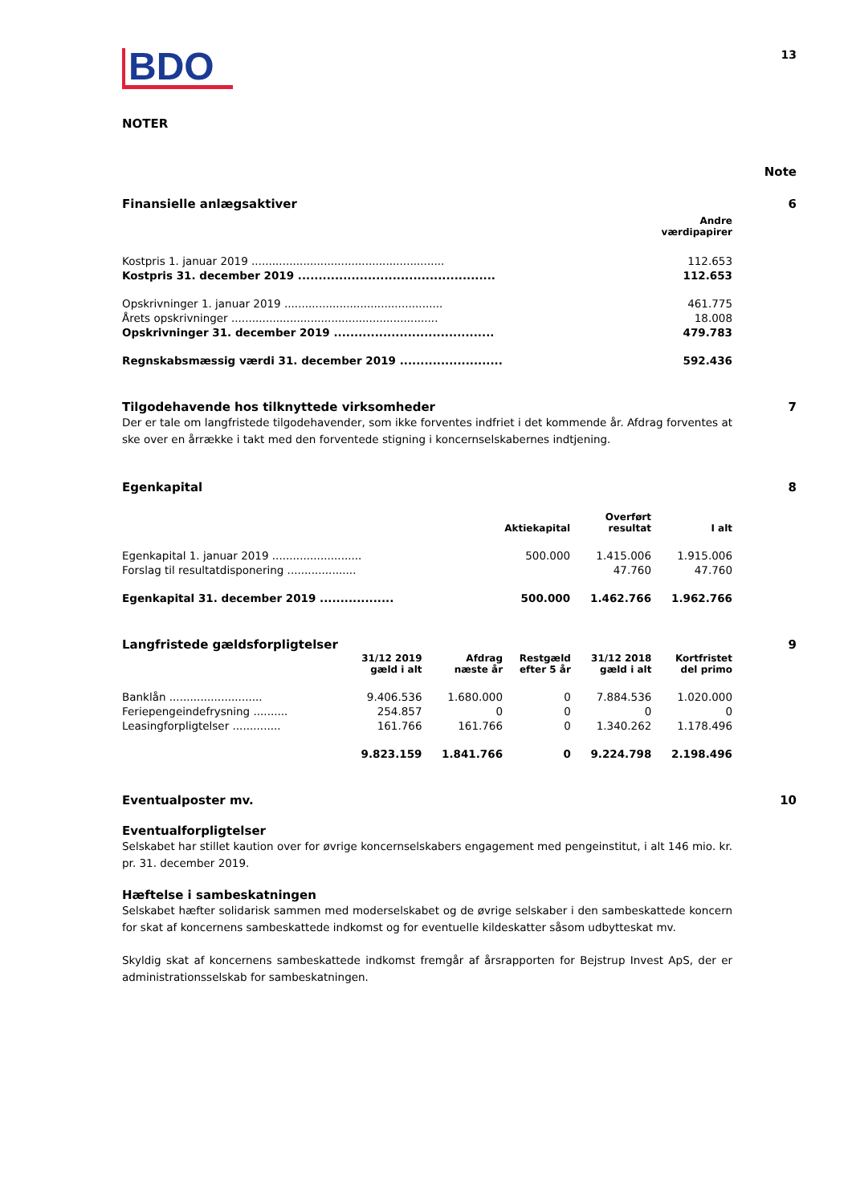BDO
13
NOTER
Note
Finansielle anlægsaktiver 6
| | Andre værdipapirer |
| --- | --- |
| Kostpris 1. januar 2019 ........................................................ | 112.653 |
| Kostpris 31. december 2019 ................................................ | 112.653 |
| Opskrivninger 1. januar 2019 .............................................. | 461.775 |
| Årets opskrivninger ............................................................ | 18.008 |
| Opskrivninger 31. december 2019 ....................................... | 479.783 |
| Regnskabsmæssig værdi 31. december 2019 ......................... | 592.436 |
Tilgodehavende hos tilknyttede virksomheder 7
Der er tale om langfristede tilgodehavender, som ikke forventes indfriet i det kommende år. Afdrag forventes at ske over en årrække i takt med den forventede stigning i koncernselskabernes indtjening.
Egenkapital 8
| | Aktiekapital | Overført resultat | I alt |
| --- | --- | --- | --- |
| Egenkapital 1. januar 2019 .......................... | 500.000 | 1.415.006 | 1.915.006 |
| Forslag til resultatdisponering .................... | | 47.760 | 47.760 |
| Egenkapital 31. december 2019 .................. | 500.000 | 1.462.766 | 1.962.766 |
Langfristede gældsforpligtelser 9
| | 31/12 2019 gæld i alt | Afdrag næste år | Restgæld efter 5 år | 31/12 2018 gæld i alt | Kortfristet del primo |
| --- | --- | --- | --- | --- | --- |
| Banklån ........................... | 9.406.536 | 1.680.000 | 0 | 7.884.536 | 1.020.000 |
| Feriepengeindefrysning .......... | 254.857 | 0 | 0 | 0 | 0 |
| Leasingforpligtelser .............. | 161.766 | 161.766 | 0 | 1.340.262 | 1.178.496 |
| | 9.823.159 | 1.841.766 | 0 | 9.224.798 | 2.198.496 |
Eventualposter mv. 10
Eventualforpligtelser
Selskabet har stillet kaution over for øvrige koncernselskabers engagement med pengeinstitut, i alt 146 mio. kr. pr. 31. december 2019.
Hæftelse i sambeskatningen
Selskabet hæfter solidarisk sammen med moderselskabet og de øvrige selskaber i den sambeskattede koncern for skat af koncernens sambeskattede indkomst og for eventuelle kildeskatter såsom udbytteskat mv.
Skyldig skat af koncernens sambeskattede indkomst fremgår af årsrapporten for Bejstrup Invest ApS, der er administrationsselskab for sambeskatningen.